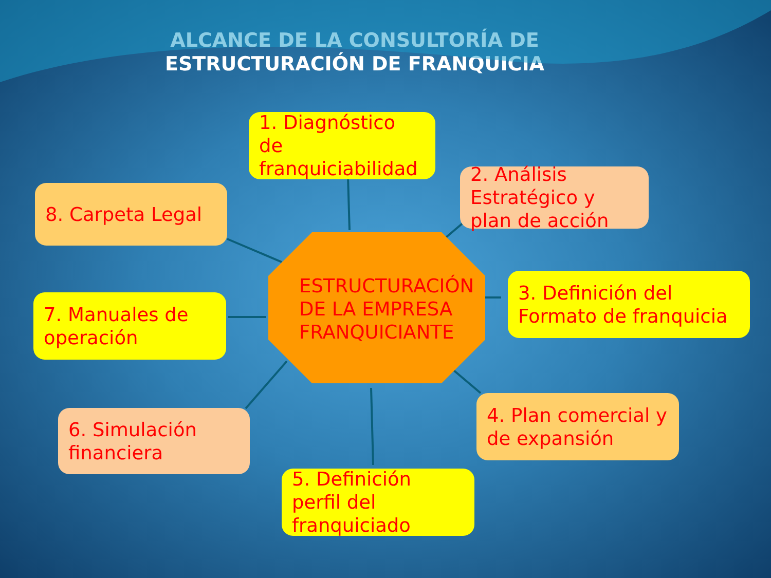ALCANCE DE LA CONSULTORÍA DE
ESTRUCTURACIÓN DE FRANQUICIA
ESTRUCTURACIÓN
DE LA EMPRESA
FRANQUICIANTE
1. Diagnóstico de franquiciabilidad
2. Análisis Estratégico y plan de acción
3. Definición del Formato de franquicia
4. Plan comercial y de expansión
5. Definición perfil del franquiciado
6. Simulación financiera
7. Manuales de operación
8. Carpeta Legal